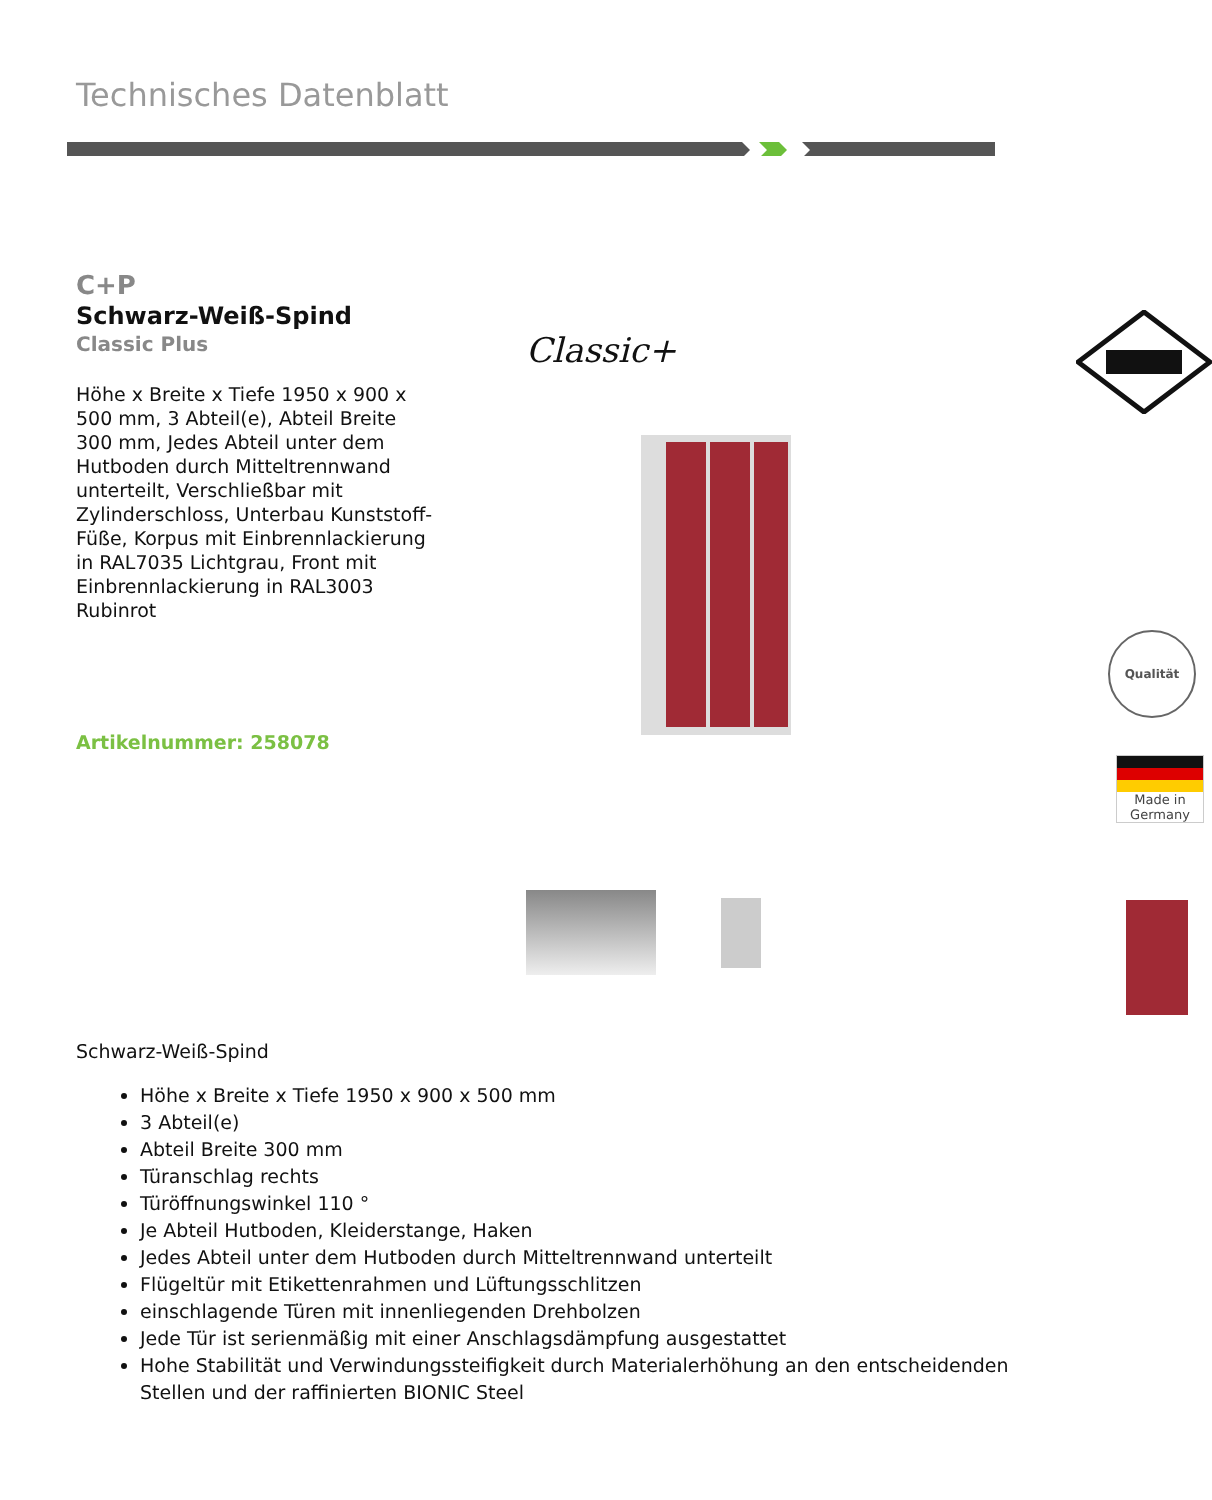Technisches Datenblatt
C+P
Schwarz-Weiß-Spind
Classic Plus
Höhe x Breite x Tiefe 1950 x 900 x 500 mm, 3 Abteil(e), Abteil Breite 300 mm, Jedes Abteil unter dem Hutboden durch Mitteltrennwand unterteilt, Verschließbar mit Zylinderschloss, Unterbau Kunststoff-Füße, Korpus mit Einbrennlackierung in RAL7035 Lichtgrau, Front mit Einbrennlackierung in RAL3003 Rubinrot
Artikelnummer: 258078
Classic+
Qualität
Made in
Germany
Schwarz-Weiß-Spind
Höhe x Breite x Tiefe 1950 x 900 x 500 mm
3 Abteil(e)
Abteil Breite 300 mm
Türanschlag rechts
Türöffnungswinkel 110 °
Je Abteil Hutboden, Kleiderstange, Haken
Jedes Abteil unter dem Hutboden durch Mitteltrennwand unterteilt
Flügeltür mit Etikettenrahmen und Lüftungsschlitzen
einschlagende Türen mit innenliegenden Drehbolzen
Jede Tür ist serienmäßig mit einer Anschlagsdämpfung ausgestattet
Hohe Stabilität und Verwindungssteifigkeit durch Materialerhöhung an den entscheidenden Stellen und der raffinierten BIONIC Steel